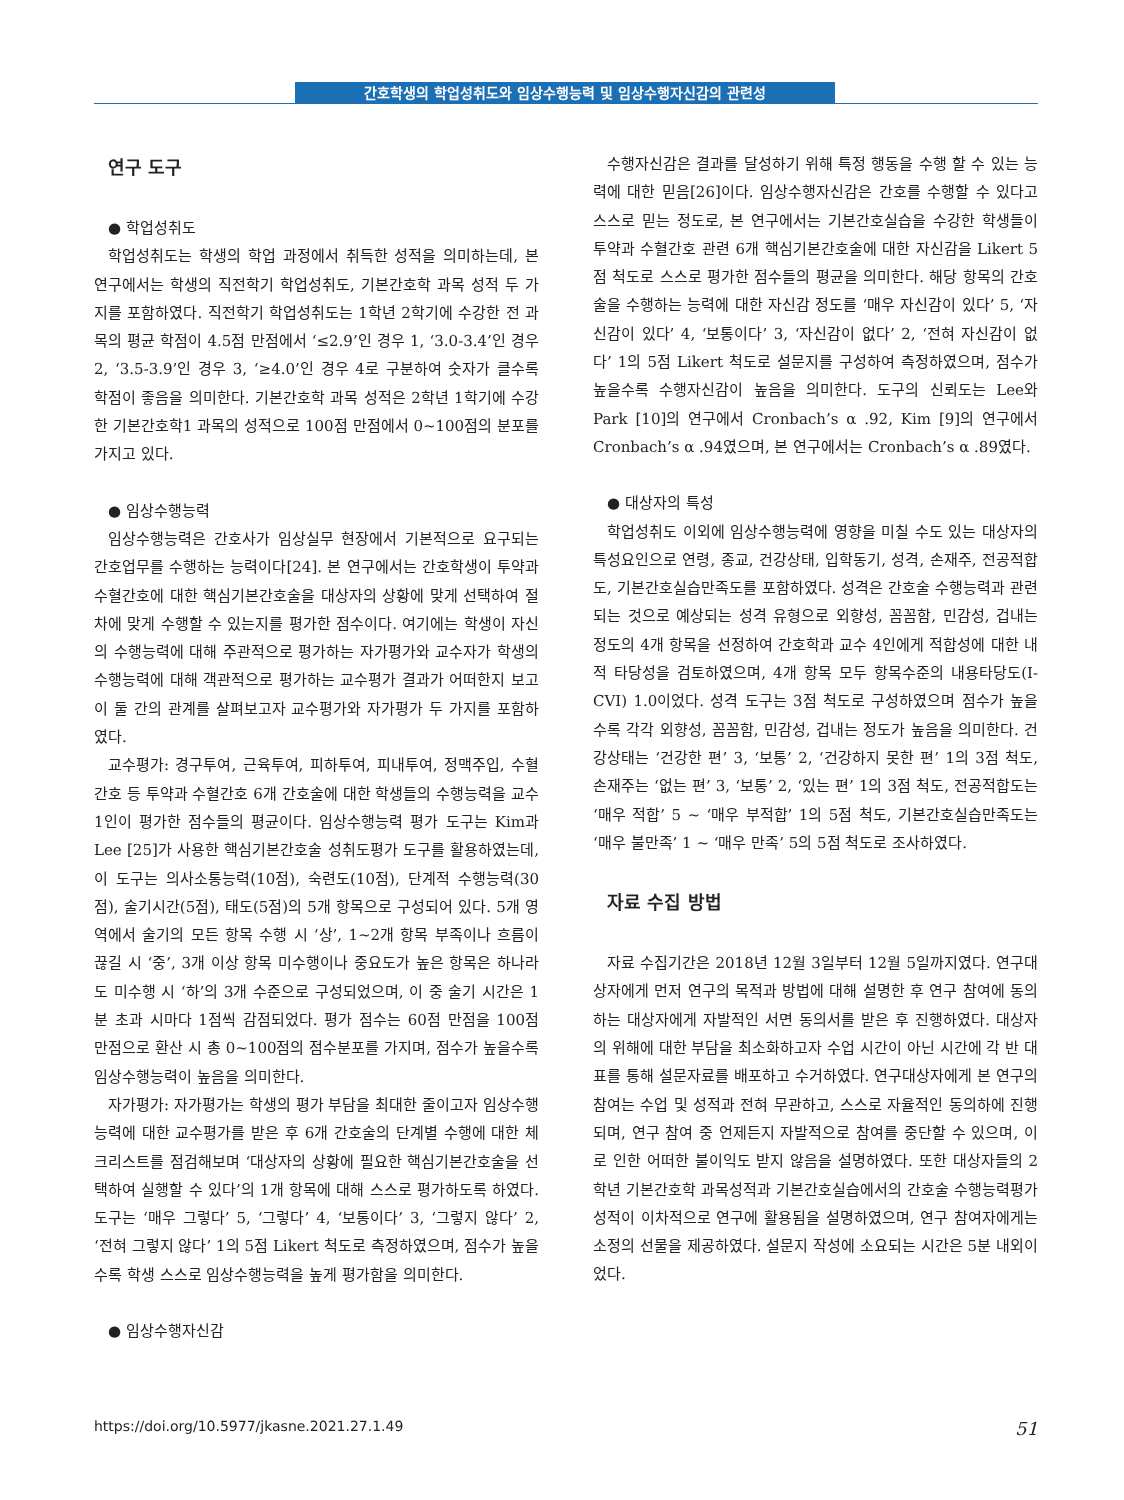간호학생의 학업성취도와 임상수행능력 및 임상수행자신감의 관련성
연구 도구
● 학업성취도
학업성취도는 학생의 학업 과정에서 취득한 성적을 의미하는데, 본 연구에서는 학생의 직전학기 학업성취도, 기본간호학 과목 성적 두 가지를 포함하였다. 직전학기 학업성취도는 1학년 2학기에 수강한 전 과목의 평균 학점이 4.5점 만점에서 ‘≤2.9’인 경우 1, ‘3.0-3.4’인 경우 2, ‘3.5-3.9’인 경우 3, ‘≥4.0’인 경우 4로 구분하여 숫자가 클수록 학점이 좋음을 의미한다. 기본간호학 과목 성적은 2학년 1학기에 수강한 기본간호학1 과목의 성적으로 100점 만점에서 0~100점의 분포를 가지고 있다.
● 임상수행능력
임상수행능력은 간호사가 임상실무 현장에서 기본적으로 요구되는 간호업무를 수행하는 능력이다[24]. 본 연구에서는 간호학생이 투약과 수혈간호에 대한 핵심기본간호술을 대상자의 상황에 맞게 선택하여 절차에 맞게 수행할 수 있는지를 평가한 점수이다. 여기에는 학생이 자신의 수행능력에 대해 주관적으로 평가하는 자가평가와 교수자가 학생의 수행능력에 대해 객관적으로 평가하는 교수평가 결과가 어떠한지 보고 이 둘 간의 관계를 살펴보고자 교수평가와 자가평가 두 가지를 포함하였다.
교수평가: 경구투여, 근육투여, 피하투여, 피내투여, 정맥주입, 수혈간호 등 투약과 수혈간호 6개 간호술에 대한 학생들의 수행능력을 교수 1인이 평가한 점수들의 평균이다. 임상수행능력 평가 도구는 Kim과 Lee [25]가 사용한 핵심기본간호술 성취도평가 도구를 활용하였는데, 이 도구는 의사소통능력(10점), 숙련도(10점), 단계적 수행능력(30점), 술기시간(5점), 태도(5점)의 5개 항목으로 구성되어 있다. 5개 영역에서 술기의 모든 항목 수행 시 ‘상’, 1~2개 항목 부족이나 흐름이 끊길 시 ‘중’, 3개 이상 항목 미수행이나 중요도가 높은 항목은 하나라도 미수행 시 ‘하’의 3개 수준으로 구성되었으며, 이 중 술기 시간은 1분 초과 시마다 1점씩 감점되었다. 평가 점수는 60점 만점을 100점 만점으로 환산 시 총 0~100점의 점수분포를 가지며, 점수가 높을수록 임상수행능력이 높음을 의미한다.
자가평가: 자가평가는 학생의 평가 부담을 최대한 줄이고자 임상수행능력에 대한 교수평가를 받은 후 6개 간호술의 단계별 수행에 대한 체크리스트를 점검해보며 ‘대상자의 상황에 필요한 핵심기본간호술을 선택하여 실행할 수 있다’의 1개 항목에 대해 스스로 평가하도록 하였다. 도구는 ‘매우 그렇다’ 5, ‘그렇다’ 4, ‘보통이다’ 3, ‘그렇지 않다’ 2, ‘전혀 그렇지 않다’ 1의 5점 Likert 척도로 측정하였으며, 점수가 높을수록 학생 스스로 임상수행능력을 높게 평가함을 의미한다.
● 임상수행자신감
수행자신감은 결과를 달성하기 위해 특정 행동을 수행 할 수 있는 능력에 대한 믿음[26]이다. 임상수행자신감은 간호를 수행할 수 있다고 스스로 믿는 정도로, 본 연구에서는 기본간호실습을 수강한 학생들이 투약과 수혈간호 관련 6개 핵심기본간호술에 대한 자신감을 Likert 5점 척도로 스스로 평가한 점수들의 평균을 의미한다. 해당 항목의 간호술을 수행하는 능력에 대한 자신감 정도를 ‘매우 자신감이 있다’ 5, ‘자신감이 있다’ 4, ‘보통이다’ 3, ‘자신감이 없다’ 2, ‘전혀 자신감이 없다’ 1의 5점 Likert 척도로 설문지를 구성하여 측정하였으며, 점수가 높을수록 수행자신감이 높음을 의미한다. 도구의 신뢰도는 Lee와 Park [10]의 연구에서 Cronbach’s α .92, Kim [9]의 연구에서 Cronbach’s α .94였으며, 본 연구에서는 Cronbach’s α .89였다.
● 대상자의 특성
학업성취도 이외에 임상수행능력에 영향을 미칠 수도 있는 대상자의 특성요인으로 연령, 종교, 건강상태, 입학동기, 성격, 손재주, 전공적합도, 기본간호실습만족도를 포함하였다. 성격은 간호술 수행능력과 관련되는 것으로 예상되는 성격 유형으로 외향성, 꼼꼼함, 민감성, 겁내는 정도의 4개 항목을 선정하여 간호학과 교수 4인에게 적합성에 대한 내적 타당성을 검토하였으며, 4개 항목 모두 항목수준의 내용타당도(I-CVI) 1.0이었다. 성격 도구는 3점 척도로 구성하였으며 점수가 높을수록 각각 외향성, 꼼꼼함, 민감성, 겁내는 정도가 높음을 의미한다. 건강상태는 ‘건강한 편’ 3, ‘보통’ 2, ‘건강하지 못한 편’ 1의 3점 척도, 손재주는 ‘없는 편’ 3, ‘보통’ 2, ‘있는 편’ 1의 3점 척도, 전공적합도는 ‘매우 적합’ 5 ~ ‘매우 부적합’ 1의 5점 척도, 기본간호실습만족도는 ‘매우 불만족’ 1 ~ ‘매우 만족’ 5의 5점 척도로 조사하였다.
자료 수집 방법
자료 수집기간은 2018년 12월 3일부터 12월 5일까지였다. 연구대상자에게 먼저 연구의 목적과 방법에 대해 설명한 후 연구 참여에 동의하는 대상자에게 자발적인 서면 동의서를 받은 후 진행하였다. 대상자의 위해에 대한 부담을 최소화하고자 수업 시간이 아닌 시간에 각 반 대표를 통해 설문자료를 배포하고 수거하였다. 연구대상자에게 본 연구의 참여는 수업 및 성적과 전혀 무관하고, 스스로 자율적인 동의하에 진행되며, 연구 참여 중 언제든지 자발적으로 참여를 중단할 수 있으며, 이로 인한 어떠한 불이익도 받지 않음을 설명하였다. 또한 대상자들의 2학년 기본간호학 과목성적과 기본간호실습에서의 간호술 수행능력평가 성적이 이차적으로 연구에 활용됨을 설명하였으며, 연구 참여자에게는 소정의 선물을 제공하였다. 설문지 작성에 소요되는 시간은 5분 내외이었다.
https://doi.org/10.5977/jkasne.2021.27.1.49 51